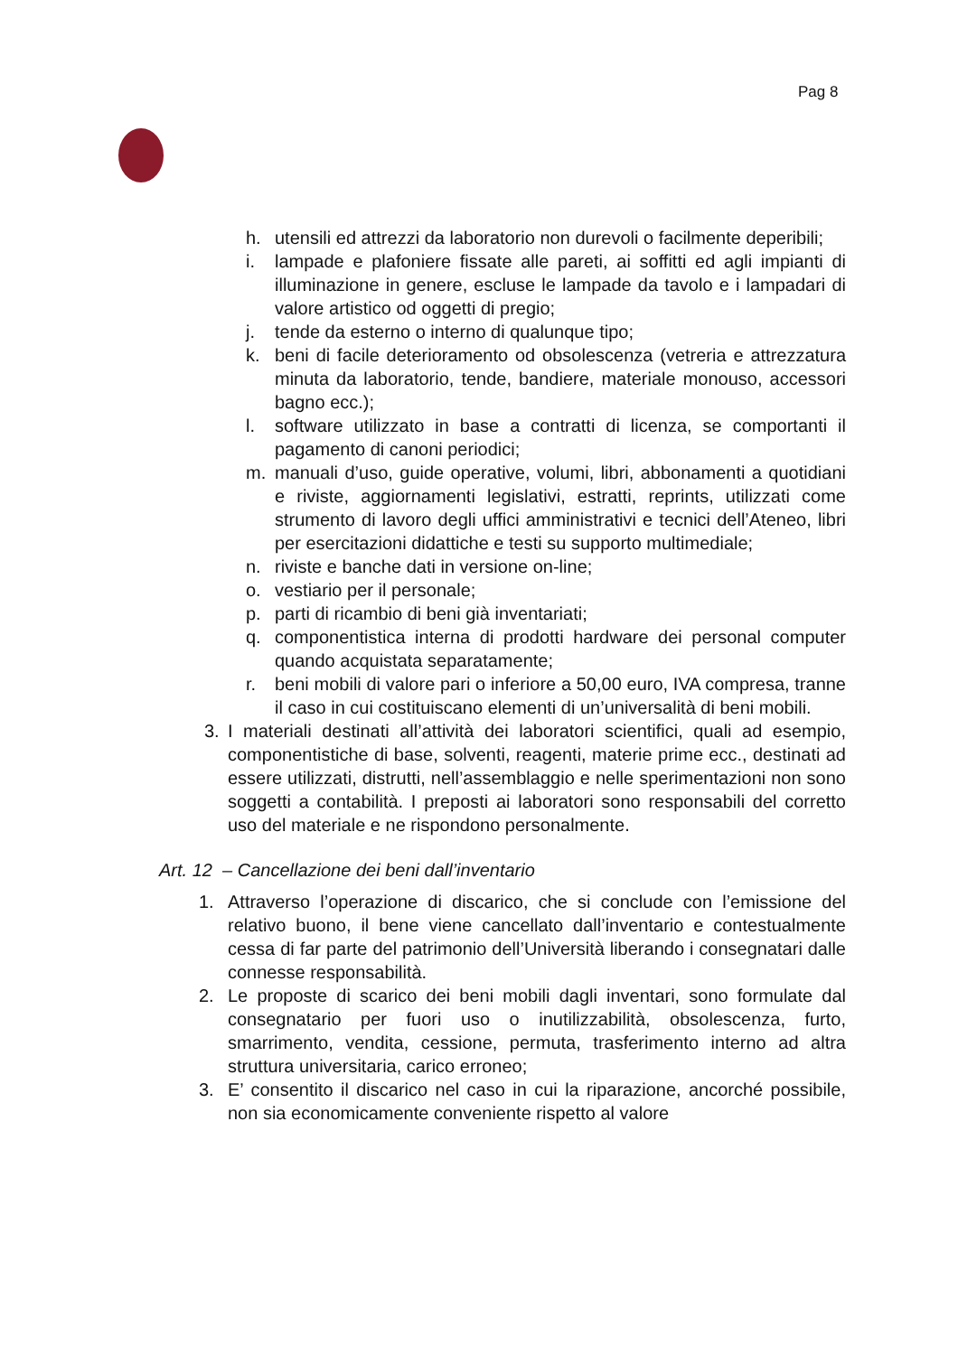Pag 8
h. utensili ed attrezzi da laboratorio non durevoli o facilmente deperibili;
i. lampade e plafoniere fissate alle pareti, ai soffitti ed agli impianti di illuminazione in genere, escluse le lampade da tavolo e i lampadari di valore artistico od oggetti di pregio;
j. tende da esterno o interno di qualunque tipo;
k. beni di facile deterioramento od obsolescenza (vetreria e attrezzatura minuta da laboratorio, tende, bandiere, materiale monouso, accessori bagno ecc.);
l. software utilizzato in base a contratti di licenza, se comportanti il pagamento di canoni periodici;
m. manuali d’uso, guide operative, volumi, libri, abbonamenti a quotidiani e riviste, aggiornamenti legislativi, estratti, reprints, utilizzati come strumento di lavoro degli uffici amministrativi e tecnici dell’Ateneo, libri per esercitazioni didattiche e testi su supporto multimediale;
n. riviste e banche dati in versione on-line;
o. vestiario per il personale;
p. parti di ricambio di beni già inventariati;
q. componentistica interna di prodotti hardware dei personal computer quando acquistata separatamente;
r. beni mobili di valore pari o inferiore a 50,00 euro, IVA compresa, tranne il caso in cui costituiscano elementi di un’universalità di beni mobili.
3. I materiali destinati all’attività dei laboratori scientifici, quali ad esempio, componentistiche di base, solventi, reagenti, materie prime ecc., destinati ad essere utilizzati, distrutti, nell’assemblaggio e nelle sperimentazioni non sono soggetti a contabilità. I preposti ai laboratori sono responsabili del corretto uso del materiale e ne rispondono personalmente.
Art. 12 – Cancellazione dei beni dall’inventario
1. Attraverso l’operazione di discarico, che si conclude con l’emissione del relativo buono, il bene viene cancellato dall’inventario e contestualmente cessa di far parte del patrimonio dell’Università liberando i consegnatari dalle connesse responsabilità.
2. Le proposte di scarico dei beni mobili dagli inventari, sono formulate dal consegnatario per fuori uso o inutilizzabilità, obsolescenza, furto, smarrimento, vendita, cessione, permuta, trasferimento interno ad altra struttura universitaria, carico erroneo;
3. E’ consentito il discarico nel caso in cui la riparazione, ancorché possibile, non sia economicamente conveniente rispetto al valore